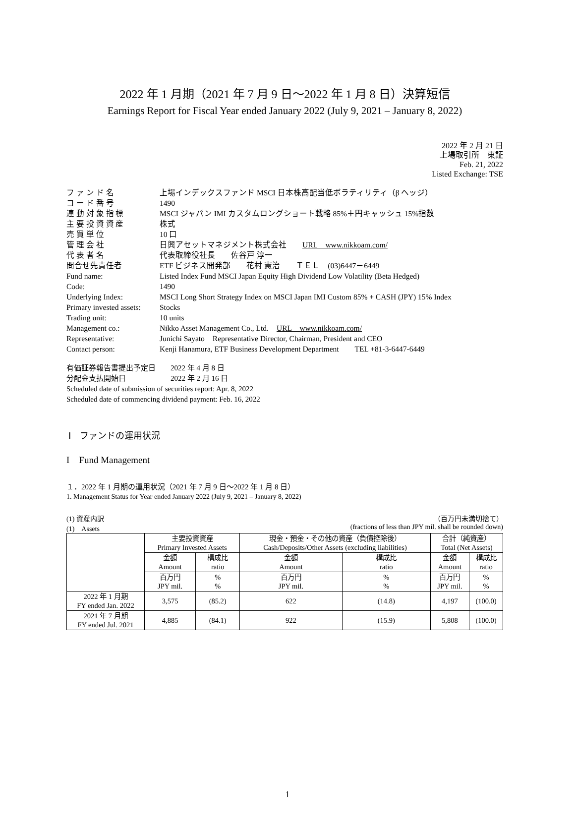2022 年 1 月期（2021 年 7 月 9 日～2022 年 1 月 8 日）決算短信
Earnings Report for Fiscal Year ended January 2022 (July 9, 2021 – January 8, 2022)
2022 年 2 月 21 日
上場取引所　東証
Feb. 21, 2022
Listed Exchange: TSE
| フ ァ ン ド 名 | 上場インデックスファンド MSCI 日本株高配当低ボラティリティ（β ヘッジ） |
| コ ー ド 番 号 | 1490 |
| 連 動 対 象 指 標 | MSCI ジャパン IMI カスタムロングショート戦略 85%＋円キャッシュ 15%指数 |
| 主 要 投 資 資 産 | 株式 |
| 売 買 単 位 | 10 口 |
| 管 理 会 社 | 日興アセットマネジメント株式会社 URL www.nikkoam.com/ |
| 代 表 者 名 | 代表取締役社長 佐谷戸 淳一 |
| 問合せ先責任者 | ETF ビジネス開発部 花村 憲治 ＴＥＬ (03)6447－6449 |
| Fund name: | Listed Index Fund MSCI Japan Equity High Dividend Low Volatility (Beta Hedged) |
| Code: | 1490 |
| Underlying Index: | MSCI Long Short Strategy Index on MSCI Japan IMI Custom 85% + CASH (JPY) 15% Index |
| Primary invested assets: | Stocks |
| Trading unit: | 10 units |
| Management co.: | Nikko Asset Management Co., Ltd. URL www.nikkoam.com/ |
| Representative: | Junichi Sayato Representative Director, Chairman, President and CEO |
| Contact person: | Kenji Hanamura, ETF Business Development Department TEL +81-3-6447-6449 |
有価証券報告書提出予定日　　2022 年 4 月 8 日
分配金支払開始日　　　　　　2022 年 2 月 16 日
Scheduled date of submission of securities report: Apr. 8, 2022
Scheduled date of commencing dividend payment: Feb. 16, 2022
Ⅰ　ファンドの運用状況
I　Fund Management
１．2022 年 1 月期の運用状況（2021 年 7 月 9 日～2022 年 1 月 8 日）
1. Management Status for Year ended January 2022 (July 9, 2021 – January 8, 2022)
(1) 資産内訳
(1)　Assets （百万円未満切捨て）
(fractions of less than JPY mil. shall be rounded down)
| | 主要投資資産 Primary Invested Assets | | 現金・預金・その他の資産（負債控除後） Cash/Deposits/Other Assets (excluding liabilities) | | 合計（純資産） Total (Net Assets) | |
| --- | --- | --- | --- | --- | --- | --- |
| | 金額 Amount | 構成比 ratio | 金額 Amount | 構成比 ratio | 金額 Amount | 構成比 ratio |
| | 百万円 JPY mil. | % % | 百万円 JPY mil. | % % | 百万円 JPY mil. | % % |
| 2022 年 1 月期 FY ended Jan. 2022 | 3,575 | (85.2) | 622 | (14.8) | 4,197 | (100.0) |
| 2021 年 7 月期 FY ended Jul. 2021 | 4,885 | (84.1) | 922 | (15.9) | 5,808 | (100.0) |
1